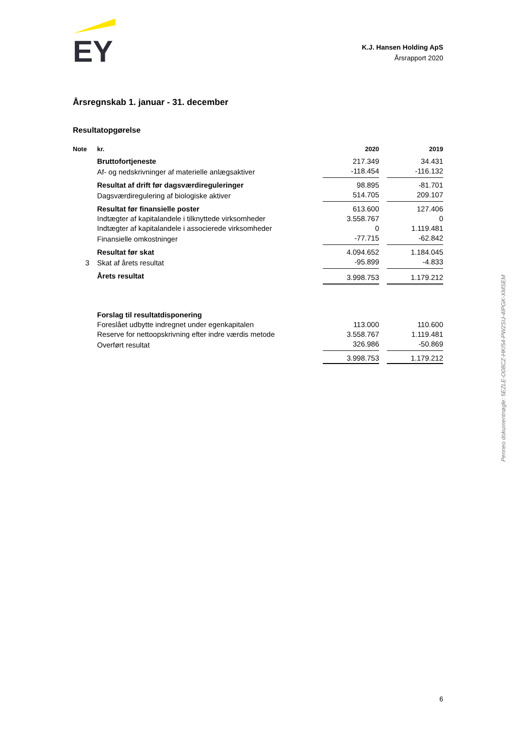EY
K.J. Hansen Holding ApS
Årsrapport 2020
Årsregnskab 1. januar - 31. december
Resultatopgørelse
| Note | kr. | 2020 | | 2019 |
| --- | --- | --- | --- | --- |
| | Bruttofortjeneste | 217.349 | | 34.431 |
| | Af- og nedskrivninger af materielle anlægsaktiver | -118.454 | | -116.132 |
| | Resultat af drift før dagsværdireguleringer | 98.895 | | -81.701 |
| | Dagsværdiregulering af biologiske aktiver | 514.705 | | 209.107 |
| | Resultat før finansielle poster | 613.600 | | 127.406 |
| | Indtægter af kapitalandele i tilknyttede virksomheder | 3.558.767 | | 0 |
| | Indtægter af kapitalandele i associerede virksomheder | 0 | | 1.119.481 |
| | Finansielle omkostninger | -77.715 | | -62.842 |
| | Resultat før skat | 4.094.652 | | 1.184.045 |
| 3 | Skat af årets resultat | -95.899 | | -4.833 |
| | Årets resultat | 3.998.753 | | 1.179.212 |
| | Forslag til resultatdisponering | | | |
| | Foreslået udbytte indregnet under egenkapitalen | 113.000 | | 110.600 |
| | Reserve for nettoopskrivning efter indre værdis metode | 3.558.767 | | 1.119.481 |
| | Overført resultat | 326.986 | | -50.869 |
| | | 3.998.753 | | 1.179.212 |
Penneo dokumentnøgle: 5EZLE-O08CZ-HKI54-PW2SU-4IPGK-XMSEM
6